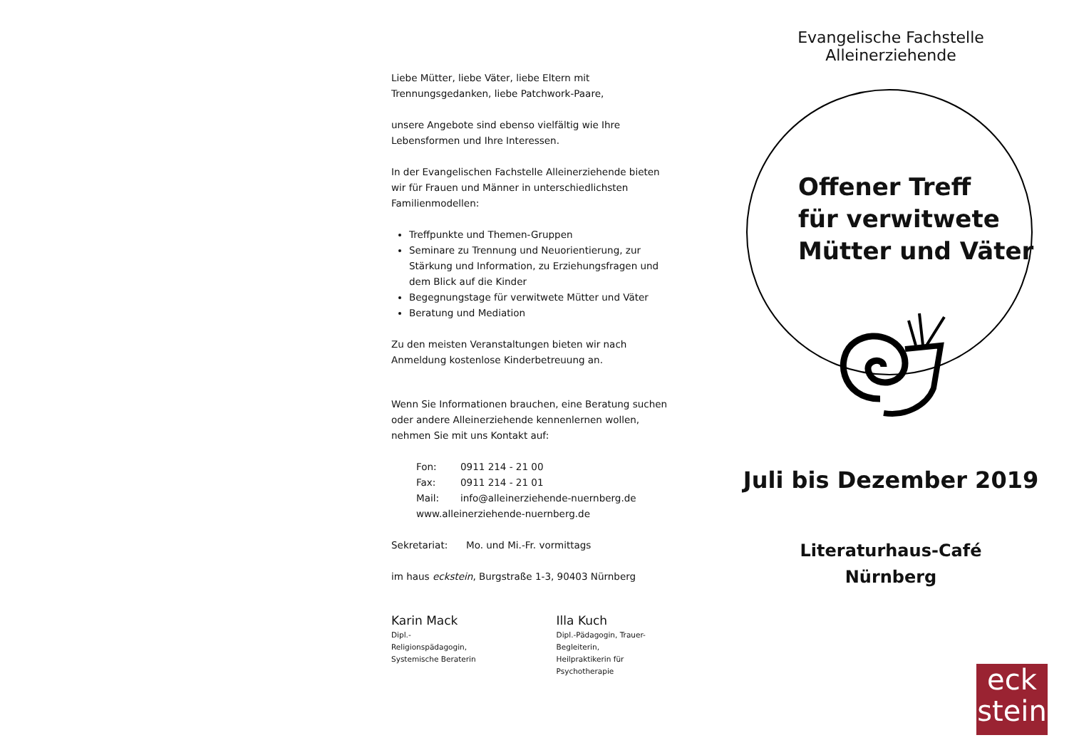Evangelische Fachstelle Alleinerziehende
Offener Treff
für verwitwete
Mütter und Väter
Juli bis Dezember 2019
Literaturhaus-Café
Nürnberg
eck
stein
Liebe Mütter, liebe Väter, liebe Eltern mit Trennungsgedanken, liebe Patchwork-Paare,
unsere Angebote sind ebenso vielfältig wie Ihre Lebensformen und Ihre Interessen.
In der Evangelischen Fachstelle Alleinerziehende bieten wir für Frauen und Männer in unterschiedlichsten Familienmodellen:
Treffpunkte und Themen-Gruppen
Seminare zu Trennung und Neuorientierung, zur Stärkung und Information, zu Erziehungsfragen und dem Blick auf die Kinder
Begegnungstage für verwitwete Mütter und Väter
Beratung und Mediation
Zu den meisten Veranstaltungen bieten wir nach Anmeldung kostenlose Kinderbetreuung an.
Wenn Sie Informationen brauchen, eine Beratung suchen oder andere Alleinerziehende kennenlernen wollen, nehmen Sie mit uns Kontakt auf:
| Fon: | 0911 214 - 21 00 |
| Fax: | 0911 214 - 21 01 |
| Mail: | info@alleinerziehende-nuernberg.de |
| www.alleinerziehende-nuernberg.de | |
Sekretariat: Mo. und Mi.-Fr. vormittags
im haus eckstein, Burgstraße 1-3, 90403 Nürnberg
Karin Mack
Dipl.-Religionspädagogin,
Systemische Beraterin
Illa Kuch
Dipl.-Pädagogin, Trauer-Begleiterin,
Heilpraktikerin für Psychotherapie